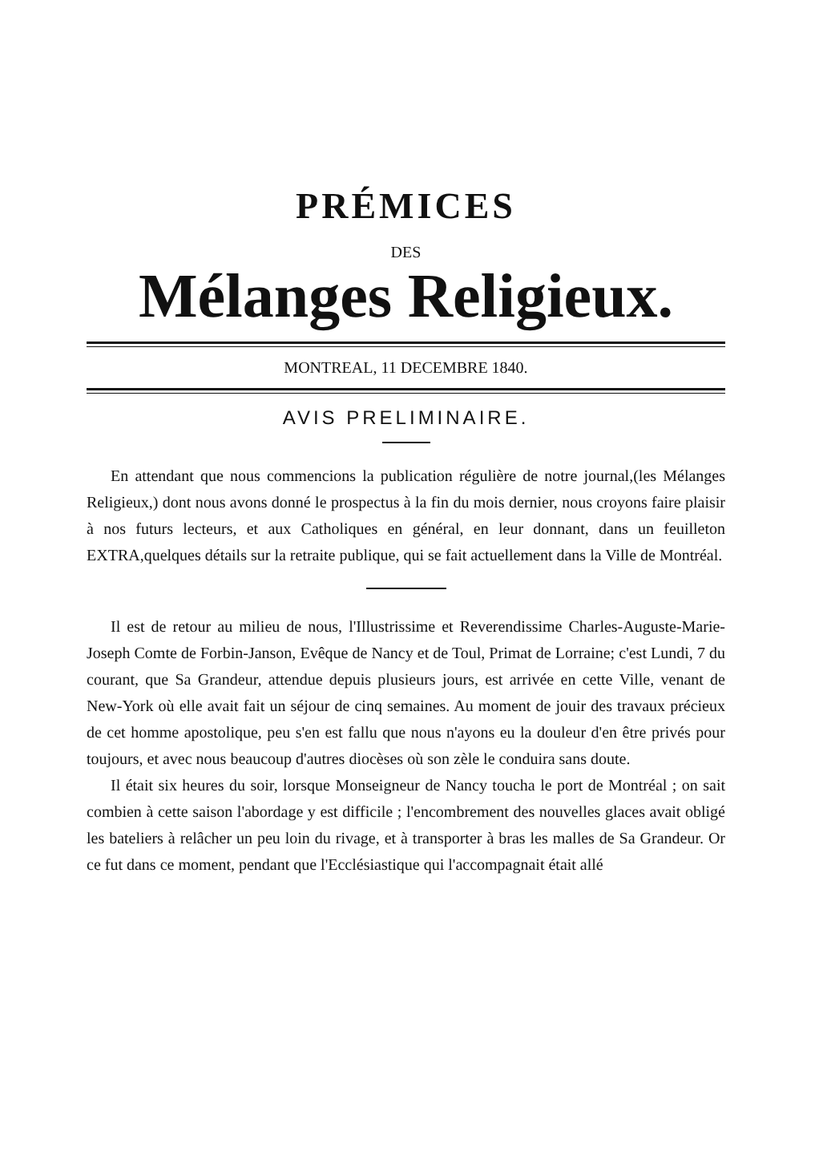PRÉMICES
DES
Mélanges Religieux.
MONTREAL, 11 DECEMBRE 1840.
AVIS PRELIMINAIRE.
En attendant que nous commencions la publication régulière de notre journal,(les Mélanges Religieux,) dont nous avons donné le prospectus à la fin du mois dernier, nous croyons faire plaisir à nos futurs lecteurs, et aux Catholiques en général, en leur donnant, dans un feuilleton EXTRA,quelques détails sur la retraite publique, qui se fait actuellement dans la Ville de Montréal.
Il est de retour au milieu de nous, l'Illustrissime et Reverendissime Charles-Auguste-Marie-Joseph Comte de Forbin-Janson, Evêque de Nancy et de Toul, Primat de Lorraine; c'est Lundi, 7 du courant, que Sa Grandeur, attendue depuis plusieurs jours, est arrivée en cette Ville, venant de New-York où elle avait fait un séjour de cinq semaines. Au moment de jouir des travaux précieux de cet homme apostolique, peu s'en est fallu que nous n'ayons eu la douleur d'en être privés pour toujours, et avec nous beaucoup d'autres diocèses où son zèle le conduira sans doute.
Il était six heures du soir, lorsque Monseigneur de Nancy toucha le port de Montréal ; on sait combien à cette saison l'abordage y est difficile ; l'encombrement des nouvelles glaces avait obligé les bateliers à relâcher un peu loin du rivage, et à transporter à bras les malles de Sa Grandeur. Or ce fut dans ce moment, pendant que l'Ecclésiastique qui l'accompagnait était allé